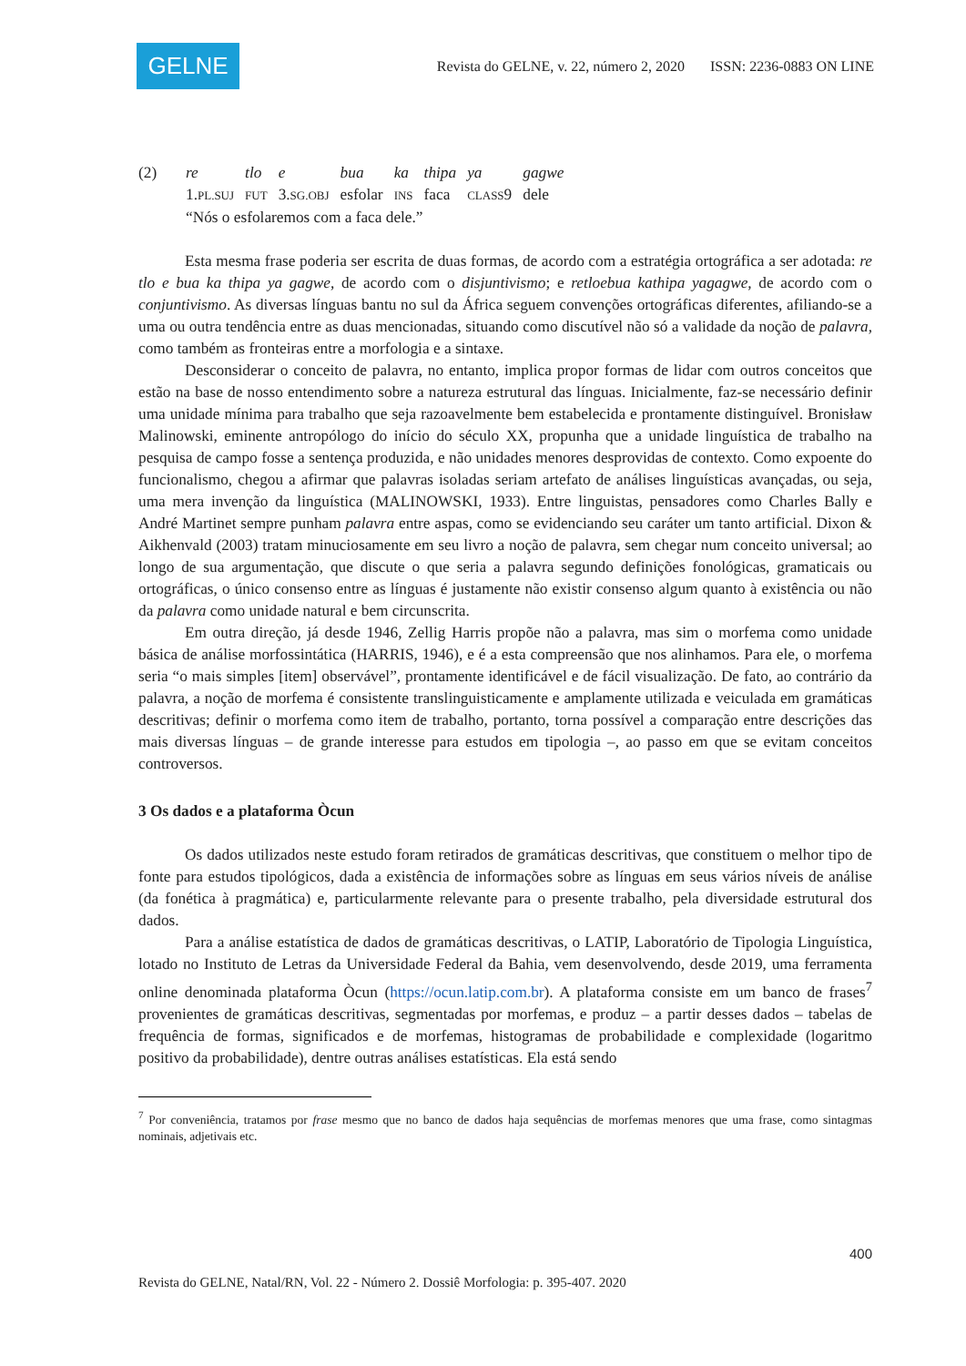GELNE
Revista do GELNE, v. 22, número 2, 2020 ISSN: 2236-0883 ON LINE
| (2) | re | tlo | e | bua | ka | thipa | ya | gagwe |
| | 1. PL.SUJ | FUT | 3. SG.OBJ | esfolar | INS | faca | CLASS 9 | dele |
| | “Nós o esfolaremos com a faca dele.” | | | | | | | |
Esta mesma frase poderia ser escrita de duas formas, de acordo com a estratégia ortográfica a ser adotada: re tlo e bua ka thipa ya gagwe, de acordo com o disjuntivismo; e retloebua kathipa yagagwe, de acordo com o conjuntivismo. As diversas línguas bantu no sul da África seguem convenções ortográficas diferentes, afiliando-se a uma ou outra tendência entre as duas mencionadas, situando como discutível não só a validade da noção de palavra, como também as fronteiras entre a morfologia e a sintaxe.
Desconsiderar o conceito de palavra, no entanto, implica propor formas de lidar com outros conceitos que estão na base de nosso entendimento sobre a natureza estrutural das línguas. Inicialmente, faz-se necessário definir uma unidade mínima para trabalho que seja razoavelmente bem estabelecida e prontamente distinguível. Bronisław Malinowski, eminente antropólogo do início do século XX, propunha que a unidade linguística de trabalho na pesquisa de campo fosse a sentença produzida, e não unidades menores desprovidas de contexto. Como expoente do funcionalismo, chegou a afirmar que palavras isoladas seriam artefato de análises linguísticas avançadas, ou seja, uma mera invenção da linguística (MALINOWSKI, 1933). Entre linguistas, pensadores como Charles Bally e André Martinet sempre punham palavra entre aspas, como se evidenciando seu caráter um tanto artificial. Dixon & Aikhenvald (2003) tratam minuciosamente em seu livro a noção de palavra, sem chegar num conceito universal; ao longo de sua argumentação, que discute o que seria a palavra segundo definições fonológicas, gramaticais ou ortográficas, o único consenso entre as línguas é justamente não existir consenso algum quanto à existência ou não da palavra como unidade natural e bem circunscrita.
Em outra direção, já desde 1946, Zellig Harris propõe não a palavra, mas sim o morfema como unidade básica de análise morfossintática (HARRIS, 1946), e é a esta compreensão que nos alinhamos. Para ele, o morfema seria “o mais simples [item] observável”, prontamente identificável e de fácil visualização. De fato, ao contrário da palavra, a noção de morfema é consistente translinguisticamente e amplamente utilizada e veiculada em gramáticas descritivas; definir o morfema como item de trabalho, portanto, torna possível a comparação entre descrições das mais diversas línguas – de grande interesse para estudos em tipologia –, ao passo em que se evitam conceitos controversos.
3 Os dados e a plataforma Òcun
Os dados utilizados neste estudo foram retirados de gramáticas descritivas, que constituem o melhor tipo de fonte para estudos tipológicos, dada a existência de informações sobre as línguas em seus vários níveis de análise (da fonética à pragmática) e, particularmente relevante para o presente trabalho, pela diversidade estrutural dos dados.
Para a análise estatística de dados de gramáticas descritivas, o LATIP, Laboratório de Tipologia Linguística, lotado no Instituto de Letras da Universidade Federal da Bahia, vem desenvolvendo, desde 2019, uma ferramenta online denominada plataforma Òcun (https://ocun.latip.com.br). A plataforma consiste em um banco de frases<sup>7</sup> provenientes de gramáticas descritivas, segmentadas por morfemas, e produz – a partir desses dados – tabelas de frequência de formas, significados e de morfemas, histogramas de probabilidade e complexidade (logaritmo positivo da probabilidade), dentre outras análises estatísticas. Ela está sendo
<sup>7</sup> Por conveniência, tratamos por frase mesmo que no banco de dados haja sequências de morfemas menores que uma frase, como sintagmas nominais, adjetivais etc.
400
Revista do GELNE, Natal/RN, Vol. 22 - Número 2. Dossiê Morfologia: p. 395-407. 2020